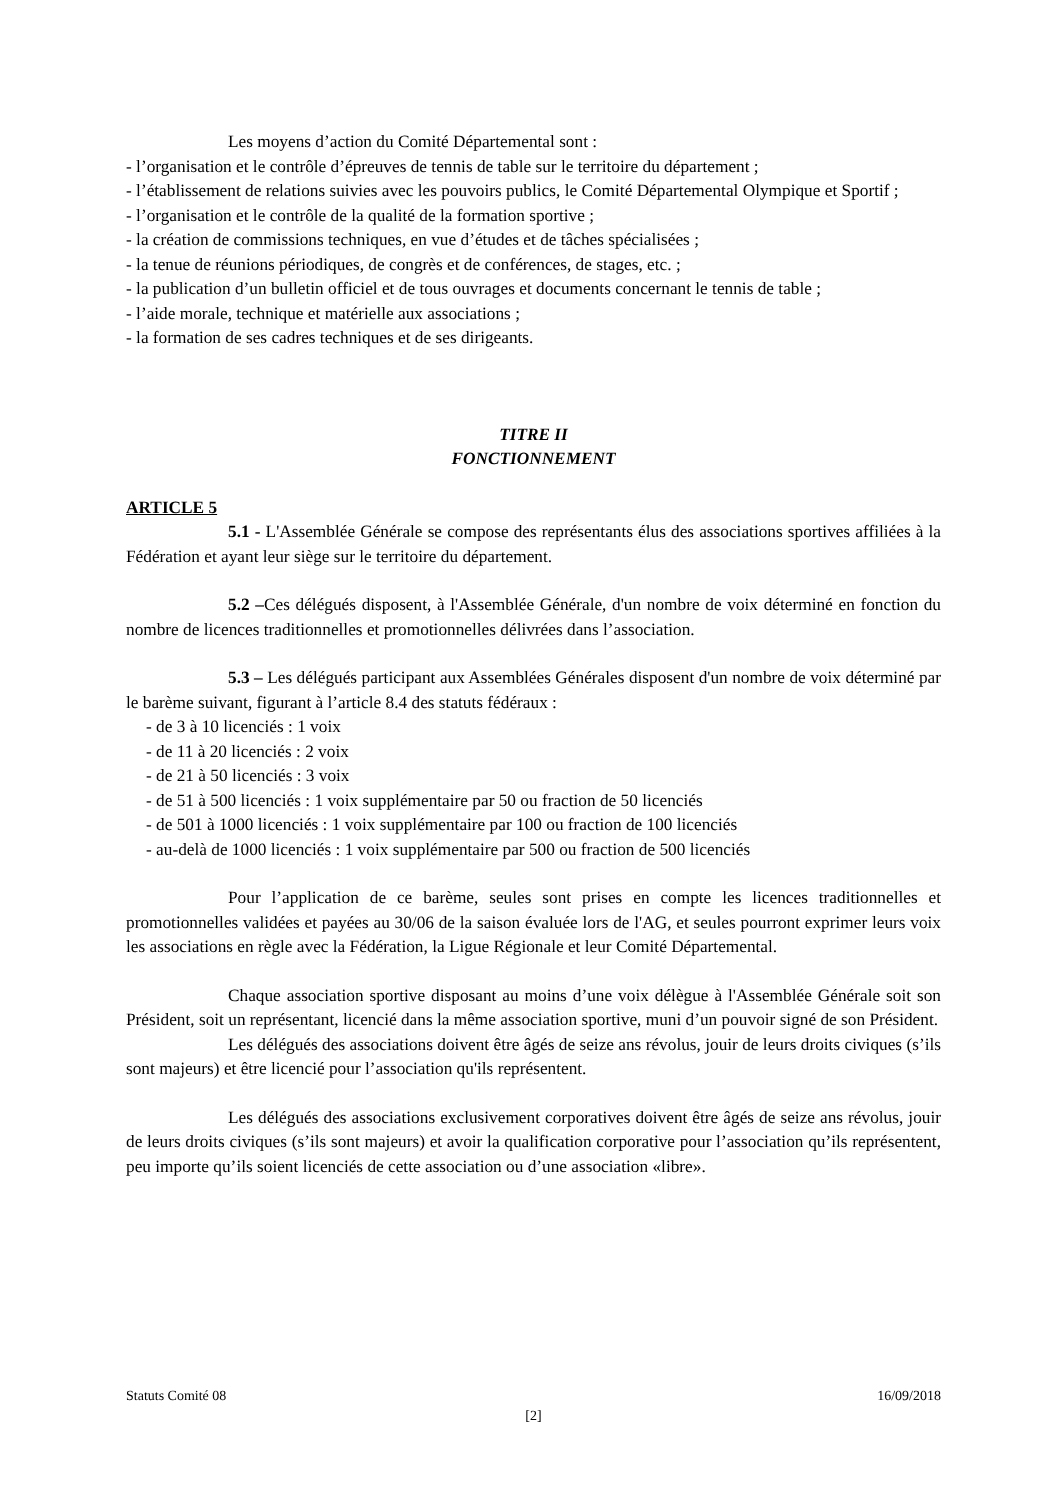Les moyens d’action du Comité Départemental sont :
- l’organisation et le contrôle d’épreuves de tennis de table sur le territoire du département ;
- l’établissement de relations suivies avec les pouvoirs publics, le Comité Départemental Olympique et Sportif ;
- l’organisation et le contrôle de la qualité de la formation sportive ;
- la création de commissions techniques, en vue d’études et de tâches spécialisées ;
- la tenue de réunions périodiques, de congrès et de conférences, de stages, etc. ;
- la publication d’un bulletin officiel et de tous ouvrages et documents concernant le tennis de table ;
- l’aide morale, technique et matérielle aux associations ;
- la formation de ses cadres techniques et de ses dirigeants.
TITRE II
FONCTIONNEMENT
ARTICLE 5
5.1 - L'Assemblée Générale se compose des représentants élus des associations sportives affiliées à la Fédération et ayant leur siège sur le territoire du département.
5.2 –Ces délégués disposent, à l'Assemblée Générale, d'un nombre de voix déterminé en fonction du nombre de licences traditionnelles et promotionnelles délivrées dans l’association.
5.3 – Les délégués participant aux Assemblées Générales disposent d'un nombre de voix déterminé par le barème suivant, figurant à l’article 8.4 des statuts fédéraux :
- de 3 à 10 licenciés : 1 voix
- de 11 à 20 licenciés : 2 voix
- de 21 à 50 licenciés : 3 voix
- de 51 à 500 licenciés : 1 voix supplémentaire par 50 ou fraction de 50 licenciés
- de 501 à 1000 licenciés : 1 voix supplémentaire par 100 ou fraction de 100 licenciés
- au-delà de 1000 licenciés : 1 voix supplémentaire par 500 ou fraction de 500 licenciés
Pour l’application de ce barème, seules sont prises en compte les licences traditionnelles et promotionnelles validées et payées au 30/06 de la saison évaluée lors de l'AG, et seules pourront exprimer leurs voix les associations en règle avec la Fédération, la Ligue Régionale et leur Comité Départemental.
Chaque association sportive disposant au moins d’une voix délègue à l'Assemblée Générale soit son Président, soit un représentant, licencié dans la même association sportive, muni d’un pouvoir signé de son Président.
Les délégués des associations doivent être âgés de seize ans révolus, jouir de leurs droits civiques (s’ils sont majeurs) et être licencié pour l’association qu'ils représentent.
Les délégués des associations exclusivement corporatives doivent être âgés de seize ans révolus, jouir de leurs droits civiques (s’ils sont majeurs) et avoir la qualification corporative pour l’association qu’ils représentent, peu importe qu’ils soient licenciés de cette association ou d’une association «libre».
Statuts Comité 08 16/09/2018
[2]